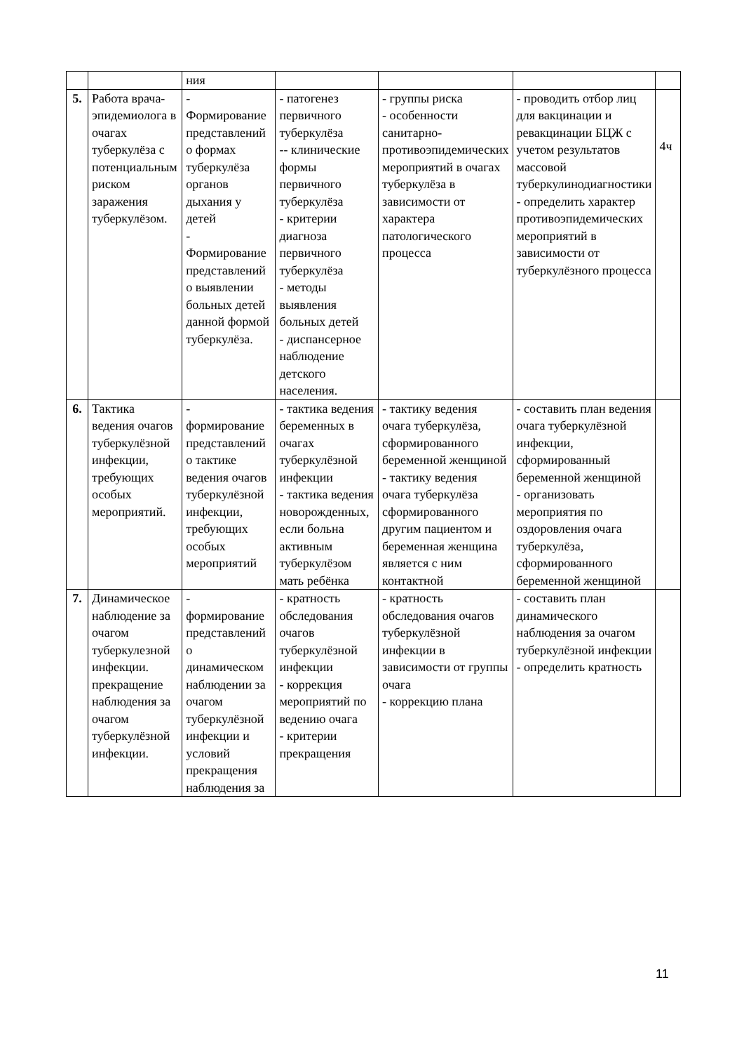| | | ния | | | | |
| 5. | Работа врача-эпидемиолога в очагах туберкулёза с потенциальным риском заражения туберкулёзом. | - Формирование представлений о формах туберкулёза органов дыхания у детей - Формирование представлений о выявлении больных детей данной формой туберкулёза. | - патогенез первичного туберкулёза -- клинические формы первичного туберкулёза - критерии диагноза первичного туберкулёза - методы выявления больных детей - диспансерное наблюдение детского населения. | - группы риска - особенности санитарно-противоэпидемических мероприятий в очагах туберкулёза в зависимости от характера патологического процесса | - проводить отбор лиц для вакцинации и ревакцинации БЦЖ с учетом результатов массовой туберкулинодиагностики - определить характер противоэпидемических мероприятий в зависимости от туберкулёзного процесса | 4ч |
| 6. | Тактика ведения очагов туберкулёзной инфекции, требующих особых мероприятий. | - формирование представлений о тактике ведения очагов туберкулёзной инфекции, требующих особых мероприятий | - тактика ведения беременных в очагах туберкулёзной инфекции - тактика ведения новорожденных, если больна активным туберкулёзом мать ребёнка | - тактику ведения очага туберкулёза, сформированного беременной женщиной - тактику ведения очага туберкулёза сформированного другим пациентом и беременная женщина является с ним контактной | - составить план ведения очага туберкулёзной инфекции, сформированный беременной женщиной - организовать мероприятия по оздоровления очага туберкулёза, сформированного беременной женщиной | |
| 7. | Динамическое наблюдение за очагом туберкулезной инфекции. прекращение наблюдения за очагом туберкулёзной инфекции. | - формирование представлений о динамическом наблюдении за очагом туберкулёзной инфекции и условий прекращения наблюдения за | - кратность обследования очагов туберкулёзной инфекции - коррекция мероприятий по ведению очага - критерии прекращения | - кратность обследования очагов туберкулёзной инфекции в зависимости от группы очага - коррекцию плана | - составить план динамического наблюдения за очагом туберкулёзной инфекции - определить кратность | |
11